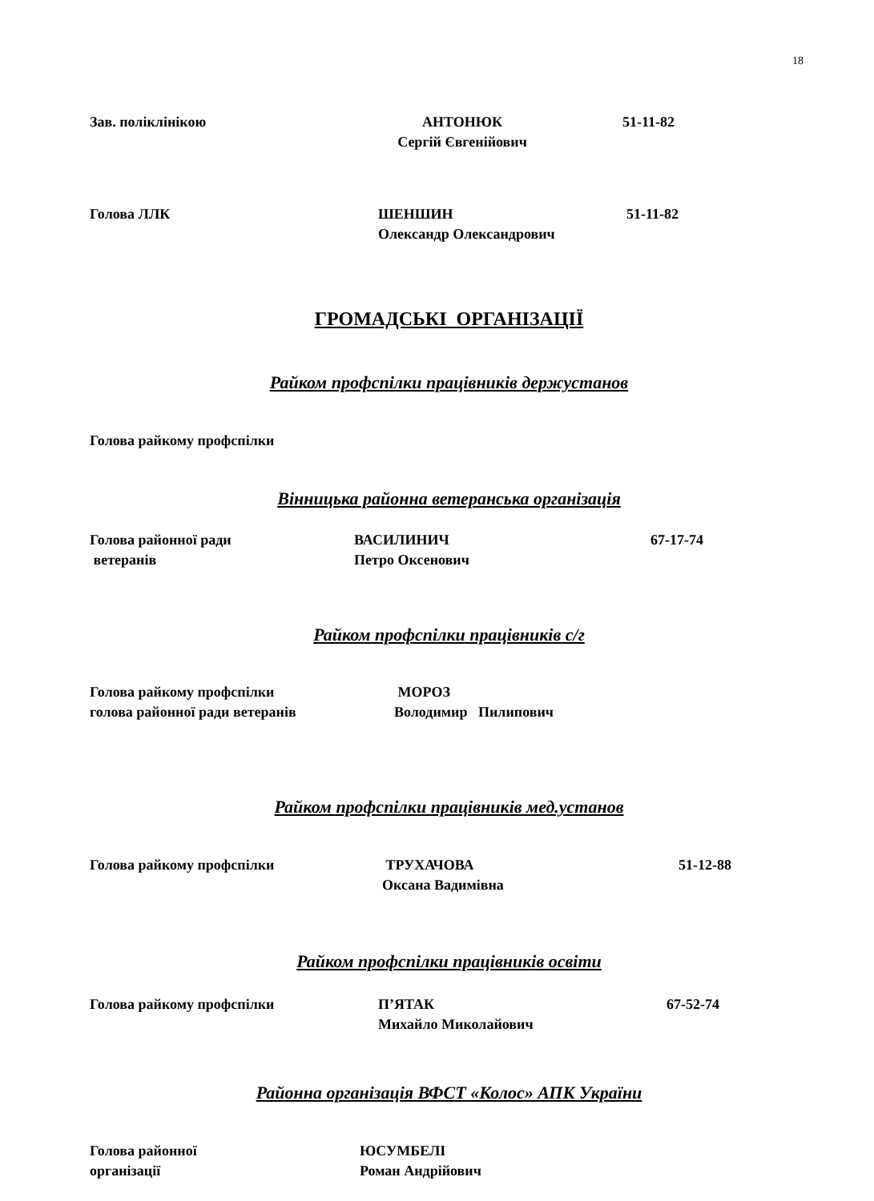18
Зав. поліклінікою АНТОНЮК
Сергій Євгенійович
51-11-82
Голова ЛЛК ШЕНШИН
Олександр Олександрович
51-11-82
ГРОМАДСЬКІ ОРГАНІЗАЦІЇ
Райком профспілки працівників держустанов
Голова райкому профспілки
Вінницька районна ветеранська організація
Голова районної ради
ветеранів
ВАСИЛИНИЧ
Петро Оксенович
67-17-74
Райком профспілки працівників с/г
Голова райкому профспілки
голова районної ради ветеранів
МОРОЗ
Володимир Пилипович
Райком профспілки працівників мед.установ
Голова райкому профспілки ТРУХАЧОВА
Оксана Вадимівна
51-12-88
Райком профспілки працівників освіти
Голова райкому профспілки П’ЯТАК
Михайло Миколайович
67-52-74
Районна організація ВФСТ «Колос» АПК України
Голова районної
організації
ЮСУМБЕЛІ
Роман Андрійович